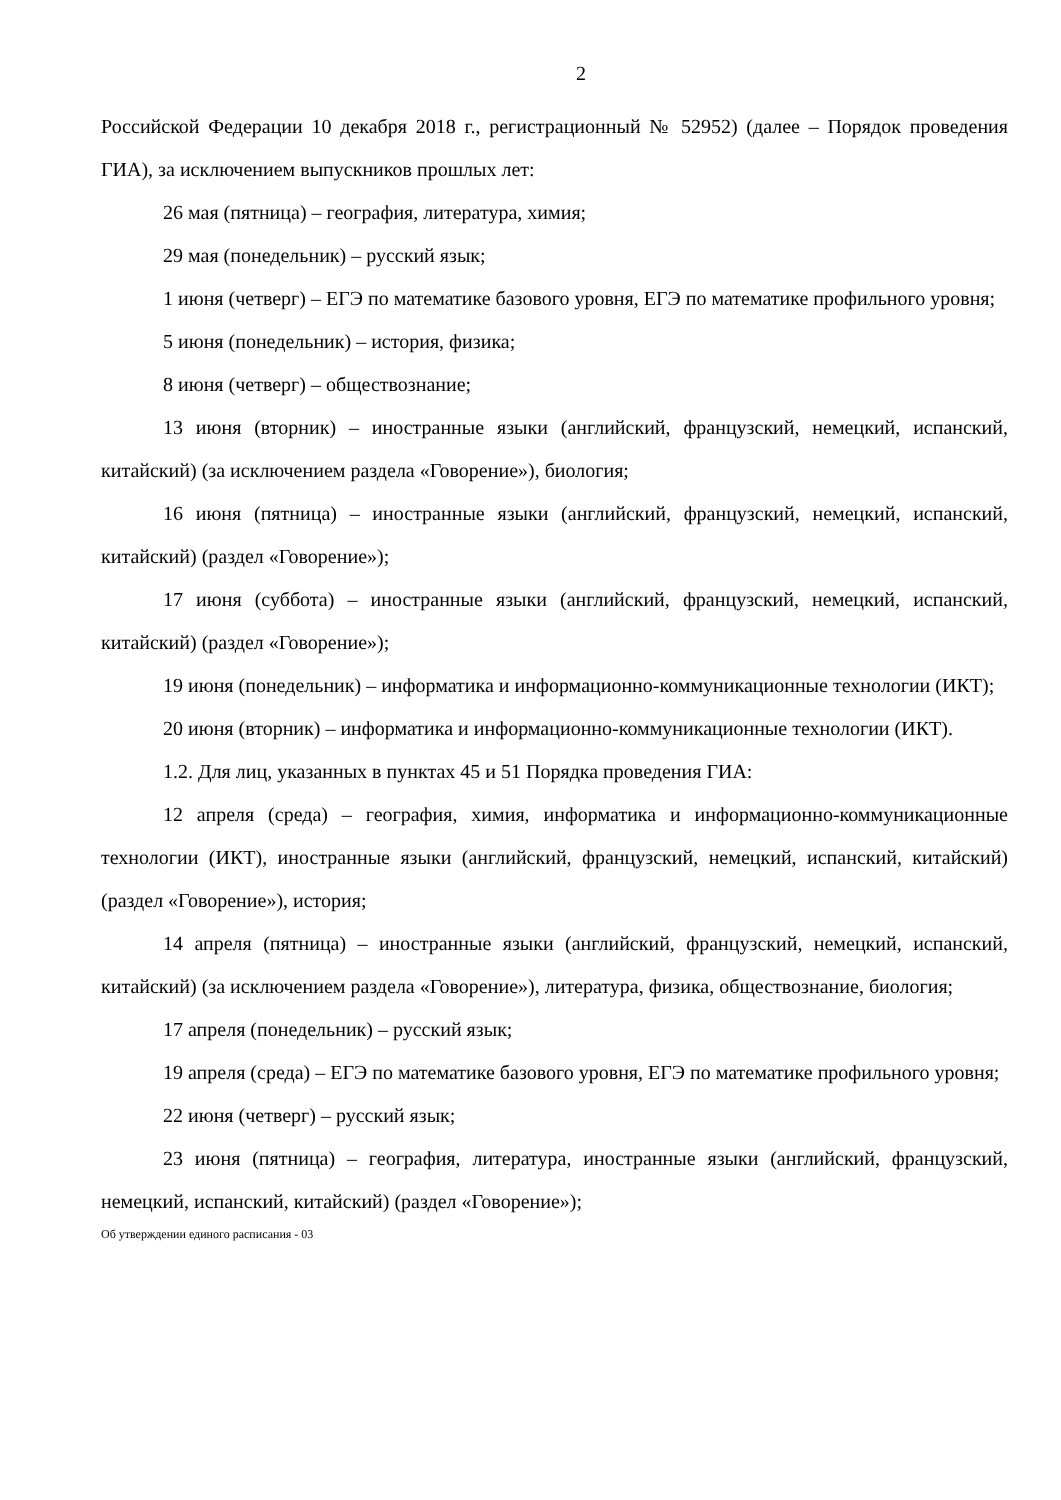2
Российской Федерации 10 декабря 2018 г., регистрационный № 52952) (далее – Порядок проведения ГИА), за исключением выпускников прошлых лет:
26 мая (пятница) – география, литература, химия;
29 мая (понедельник) – русский язык;
1 июня (четверг) – ЕГЭ по математике базового уровня, ЕГЭ по математике профильного уровня;
5 июня (понедельник) – история, физика;
8 июня (четверг) – обществознание;
13 июня (вторник) – иностранные языки (английский, французский, немецкий, испанский, китайский) (за исключением раздела «Говорение»), биология;
16 июня (пятница) – иностранные языки (английский, французский, немецкий, испанский, китайский) (раздел «Говорение»);
17 июня (суббота) – иностранные языки (английский, французский, немецкий, испанский, китайский) (раздел «Говорение»);
19 июня (понедельник) – информатика и информационно-коммуникационные технологии (ИКТ);
20 июня (вторник) – информатика и информационно-коммуникационные технологии (ИКТ).
1.2. Для лиц, указанных в пунктах 45 и 51 Порядка проведения ГИА:
12 апреля (среда) – география, химия, информатика и информационно-коммуникационные технологии (ИКТ), иностранные языки (английский, французский, немецкий, испанский, китайский) (раздел «Говорение»), история;
14 апреля (пятница) – иностранные языки (английский, французский, немецкий, испанский, китайский) (за исключением раздела «Говорение»), литература, физика, обществознание, биология;
17 апреля (понедельник) – русский язык;
19 апреля (среда) – ЕГЭ по математике базового уровня, ЕГЭ по математике профильного уровня;
22 июня (четверг) – русский язык;
23 июня (пятница) – география, литература, иностранные языки (английский, французский, немецкий, испанский, китайский) (раздел «Говорение»);
Об утверждении единого расписания - 03